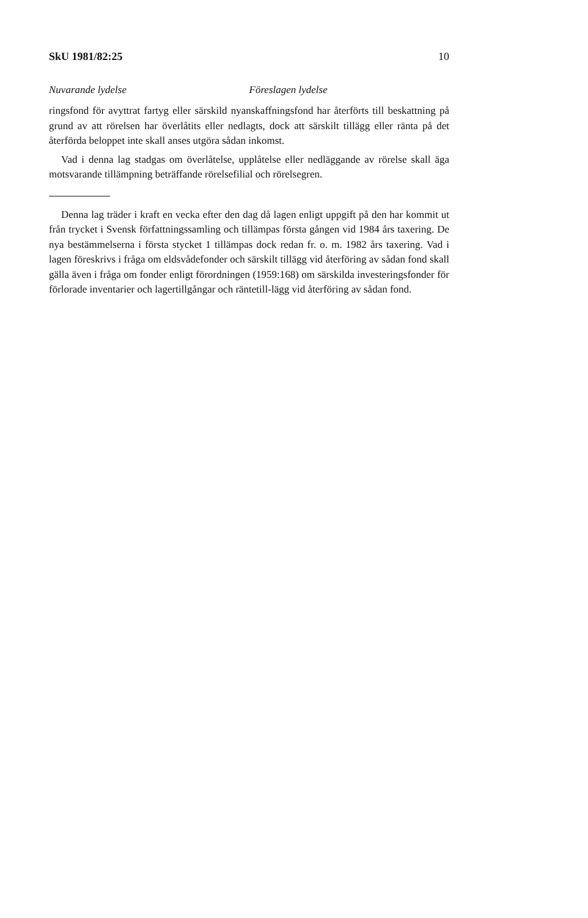SkU 1981/82:25 10
Nuvarande lydelse Föreslagen lydelse
ringsfond för avyttrat fartyg eller särskild nyanskaffningsfond har återförts till beskattning på grund av att rörelsen har överlåtits eller nedlagts, dock att särskilt tillägg eller ränta på det återförda beloppet inte skall anses utgöra sådan inkomst.
Vad i denna lag stadgas om överlåtelse, upplåtelse eller nedläggande av rörelse skall äga motsvarande tillämpning beträffande rörelsefilial och rörelsegren.
Denna lag träder i kraft en vecka efter den dag då lagen enligt uppgift på den har kommit ut från trycket i Svensk författningssamling och tillämpas första gången vid 1984 års taxering. De nya bestämmelserna i första stycket 1 tillämpas dock redan fr. o. m. 1982 års taxering. Vad i lagen föreskrivs i fråga om eldsvådefonder och särskilt tillägg vid återföring av sådan fond skall gälla även i fråga om fonder enligt förordningen (1959:168) om särskilda investeringsfonder för förlorade inventarier och lagertillgångar och räntetill-lägg vid återföring av sådan fond.